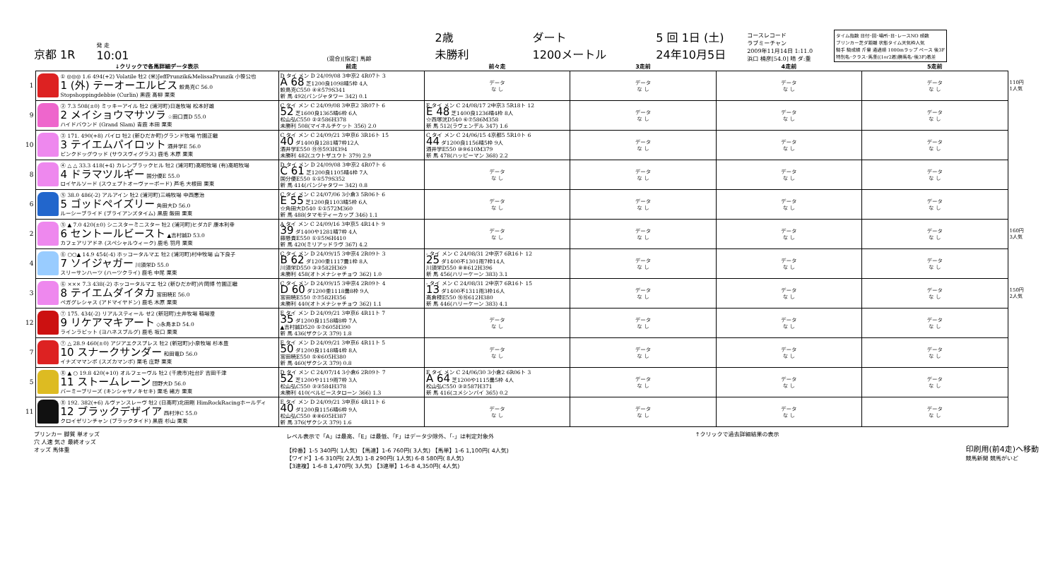京都 1R
発 走
10:01
(混合)[指定] 馬齢
2歳
未勝利
ダート
1200メートル
5 回 1日 (土)
24年10月5日
コースレコード
ラブミーチャン
2009年11月14日 1:11.0
浜口 楠彦[54.0] 晴 ダ:重
タイム指数 日付･回･場所･日･レースNO 頭数
ブリンカー芝ダ距離 状態タイム天気枠人気
騎手 騎成績 斤量 通過順 1000mラップ ペース 後3F
特別名･クラス･馬重((1or2着)勝馬名･後3F)着差
| | ↓クリックで各馬詳細データ表示 | 前走 | 前々走 | 3走前 | 4走前 | 5走前 | |
| --- | --- | --- | --- | --- | --- | --- | --- |
| 1 | ① ◎◎◎ 1.6 494(+2) Volatile 牡2 (米)JeffPrunzik&MelissaPrunzik 小笹公也 1 (外) テーオーエルビス 鮫島克C 56.0 Stopshoppingdebbie (Curlin) 黒鹿 高柳 栗東 | D タイ メン D 24/09/08 3中京2 4R07ト 3 A 68 芝1200良1098晴5枠 4人 鮫島克C550 ④④579S341 新 馬 492(パンジャタワー 342) 0.1 | データ な し | データ な し | データ な し | データ な し | 110円 1人気 |
| 9 | ② 7.3 508(±0) ミッキーアイル 牡2 (浦河町)日進牧場 松本好雄 2 メイショウマサツラ ☆田口貫D 55.0 ハイドバウンド (Grand Slam) 青鹿 本田 栗東 | C タイ メン C 24/09/08 3中京2 3R07ト 6 52 芝1600良1365晴6枠 6人 松山弘C550 ②②586H378 未勝利 508(マイネルチケット 356) 2.0 | E タイ メン C 24/08/17 2中京3 5R18ト 12 E 48 芝1400良1236晴4枠 8人 ☆西塚洸D540 ⑥⑦586M358 新 馬 512(ラヴェンデル 347) 1.6 | データ な し | データ な し | データ な し | |
| 10 | ③ 171. 490(+8) パイロ 牡2 (新ひだか町)グランド牧場 竹園正繼 3 テイエムパイロット 酒井学E 56.0 ピンクドッグウッド (サウスヴィグラス) 鹿毛 木原 栗東 | C タイ メン C 24/09/21 3中京6 3R16ト 15 40 ダ1400良1281晴7枠12人 酒井学E550 ⑮⑮593H394 未勝利 482(ユウトザユウト 379) 2.9 | C タイ メン C 24/06/15 4京都5 5R10ト 6 44 ダ1200良1156晴5枠 9人 酒井学E550 ⑩⑨610M379 新 馬 478(ハッピーマン 368) 2.2 | データ な し | データ な し | データ な し | |
| 8 | ④ △ △ 33.3 418(+4) カレンブラックヒル 牡2 (浦河町)高昭牧場 (有)高昭牧場 4 ドラマツルギー 国分優E 55.0 ロイヤルソード (スウェプトオーヴァーボード) 芦毛 大根田 栗東 | D タイ メン D 24/09/08 3中京2 4R07ト 6 C 61 芝1200良1105晴4枠 7人 国分優E550 ①①579S352 新 馬 414(パンジャタワー 342) 0.8 | データ な し | データ な し | データ な し | データ な し | |
| 6 | ⑤ 38.0 486(-2) アルアイン 牡2 (浦河町)三嶋牧場 中西憲治 5 ゴッドペイズリー 角田大D 56.0 ルーシーブライド (ブライアンズタイム) 黒鹿 飯田 栗東 | C タイ メン C 24/07/06 3小倉3 5R06ト 6 E 55 芝1200良1103晴5枠 6人 ☆角田大D540 ①①572M360 新 馬 488(タマモティーカップ 346) 1.1 | データ な し | データ な し | データ な し | データ な し | |
| 2 | ⑤ ▲ 7.0 420(±0) シニスターミニスター 牡2 (浦河町)ヒダカF 康本利幸 6 セントールビースト ▲吉村誠D 53.0 カフェアリアドネ (スペシャルウィーク) 鹿毛 羽月 栗東 | A タイ メン C 24/09/16 3中京5 4R14ト 9 39 ダ1400や1281晴7枠 4人 藤懸貴E550 ①①596H410 新 馬 420(ミリアッドラヴ 367) 4.2 | データ な し | データ な し | データ な し | データ な し | 160円 3人気 |
| 4 | ⑥ ○○▲ 14.9 454(-4) ホッコータルマエ 牡2 (浦河町)村中牧場 山下良子 7 ソイジャガー 川須栄D 55.0 スリーサンハーツ (ハーツクライ) 鹿毛 中尾 栗東 | C タイ メン D 24/09/15 3中京4 2R09ト 3 B 62 ダ1200重1117曇1枠 8人 川須栄D550 ③③582H369 未勝利 458(オトメナシャチョウ 362) 1.0 | - タイ メン C 24/08/31 2中京7 6R16ト 12 25 ダ1400不1301雨7枠14人 川須栄D550 ⑧⑧612H396 新 馬 456(ハリーケーン 383) 3.1 | データ な し | データ な し | データ な し | |
| 3 | ⑥ ××× 7.3 438(-2) ホッコータルマエ 牡2 (新ひだか町)片岡博 竹園正繼 8 テイエムダイタカ 富田暁E 56.0 ペガグレシャス (アドマイヤドン) 鹿毛 木原 栗東 | C タイ メン D 24/09/15 3中京4 2R09ト 4 D 60 ダ1200重1118曇8枠 9人 富田暁E550 ⑦⑦582H356 未勝利 440(オトメナシャチョウ 362) 1.1 | - タイ メン C 24/08/31 2中京7 6R16ト 15 13 ダ1400不1311雨3枠16人 高倉稜E550 ⑯⑯612H380 新 馬 446(ハリーケーン 383) 4.1 | データ な し | データ な し | データ な し | 150円 2人気 |
| 12 | ⑦ 175. 434(-2) リアルスティール せ2 (新冠町)土井牧場 稲場澄 9 リケアマキアート ◇永島まD 54.0 ラインラピット (ヨハネスブルグ) 鹿毛 坂口 栗東 | E タイ メン D 24/09/21 3中京6 4R11ト 7 35 ダ1200良1158晴8枠 7人 ▲吉村誠D520 ⑤⑦605H390 新 馬 436(ザクシス 379) 1.8 | データ な し | データ な し | データ な し | データ な し | |
| 7 | ⑦ △ 28.9 460(±0) アジアエクスプレス 牡2 (新冠町)小泉牧場 杉本豊 10 スナークサンダー 和田竜D 56.0 イナズママンボ (スズカマンボ) 栗毛 庄野 栗東 | E タイ メン D 24/09/21 3中京6 4R11ト 5 50 ダ1200良1148晴4枠 8人 富田暁E550 ⑤⑥605H380 新 馬 460(ザクシス 379) 0.8 | データ な し | データ な し | データ な し | データ な し | |
| 5 | ⑧ ▲ ○ 19.8 420(+10) オルフェーヴル 牡2 (千歳市)社台F 吉田千津 11 ストームレーン 団野大D 56.0 バーミーブリーズ (キンシャサノキセキ) 栗毛 緒方 栗東 | D タイ メン C 24/07/14 3小倉6 2R09ト 7 52 芝1200や1119雨7枠 3人 松山弘C550 ③③584H378 未勝利 410(ベルビースタローン 366) 1.3 | E タイ メン C 24/06/30 3小倉2 6R06ト 3 A 64 芝1200や1115曇5枠 4人 松山弘C550 ③②587H371 新 馬 416(ユメシンパイ 365) 0.2 | データ な し | データ な し | データ な し | |
| 11 | ⑧ 192. 382(+6) ルヴァンスレーヴ 牡2 (日高町)北田剛 HimRockRacingホールディ 12 ブラックデザイア 西村淳C 55.0 クロイゼリンチャン (ブラックタイド) 黒鹿 杉山 栗東 | E タイ メン D 24/09/21 3中京6 4R11ト 6 40 ダ1200良1156晴6枠 9人 松山弘C550 ⑧⑧605H387 新 馬 376(ザクシス 379) 1.6 | データ な し | データ な し | データ な し | データ な し | |
ブリンカー 脚質 単オッズ
穴 人速 気さ 最終オッズ
オッズ 馬体重
レベル表示で「A」は最高、「E」は最低、「F」はデータ少除外、「-」は判定対象外
【枠番】1-5 340円( 1人気) 【馬連】1-6 760円( 3人気) 【馬単】1-6 1,100円( 4人気)
【ワイド】1-6 310円( 2人気) 1-8 290円( 1人気) 6-8 580円( 8人気)
【3連複】1-6-8 1,470円( 3人気) 【3連単】1-6-8 4,350円( 4人気)
↑クリックで過去詳細結果の表示
印刷用(前4走)へ移動
競馬新聞 競馬がいど